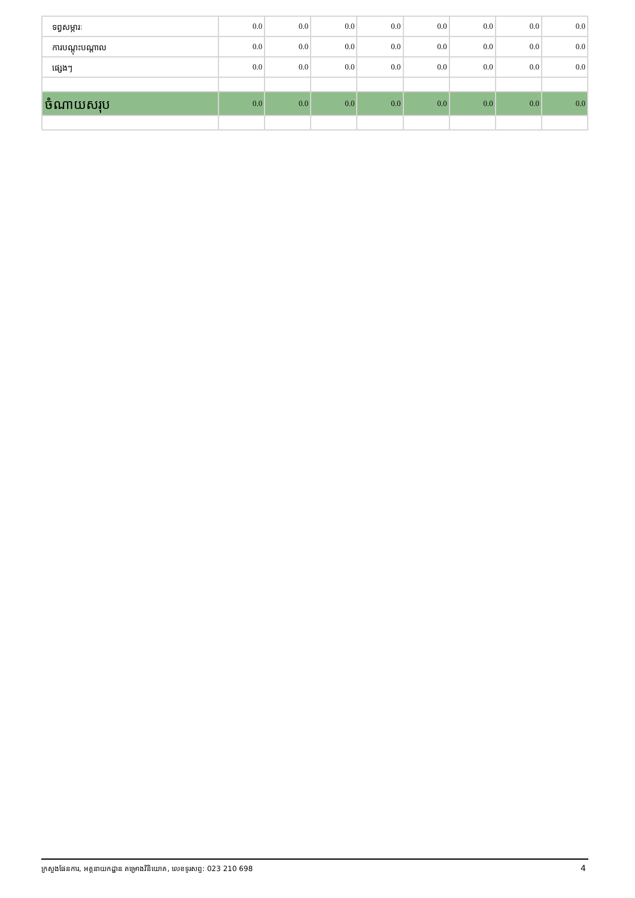| ទព្វសម្ភារៈ | 0.0 | 0.0 | 0.0 | 0.0 | 0.0 | 0.0 | 0.0 | 0.0 |
| ការបណ្ដុះបណ្ដាល | 0.0 | 0.0 | 0.0 | 0.0 | 0.0 | 0.0 | 0.0 | 0.0 |
| ផ្សេងៗ | 0.0 | 0.0 | 0.0 | 0.0 | 0.0 | 0.0 | 0.0 | 0.0 |
| ចំណាយសរុប | 0.0 | 0.0 | 0.0 | 0.0 | 0.0 | 0.0 | 0.0 | 0.0 |
ក្រសួងផែនការ, អគ្គនាយកដ្ឋាន គម្រោងវិនិយោគ, លេខទូរសព្ទ: 023 210 698 4